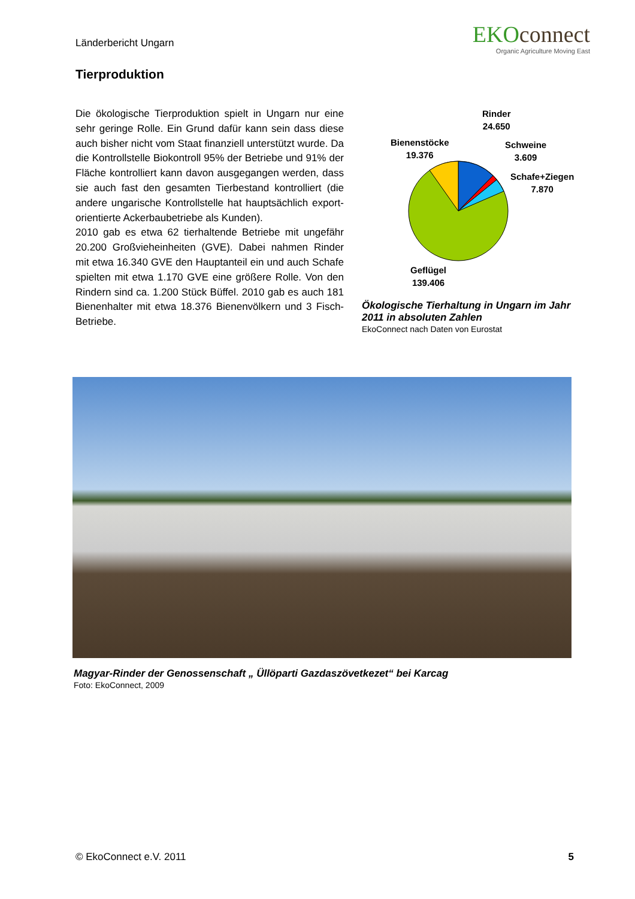Länderbericht Ungarn
EKOconnect
Organic Agriculture Moving East
Tierproduktion
Die ökologische Tierproduktion spielt in Ungarn nur eine sehr geringe Rolle. Ein Grund dafür kann sein dass diese auch bisher nicht vom Staat finanziell unterstützt wurde. Da die Kontrollstelle Biokontroll 95% der Betriebe und 91% der Fläche kontrolliert kann davon ausgegangen werden, dass sie auch fast den gesamten Tierbestand kontrolliert (die andere ungarische Kontrollstelle hat hauptsächlich export-orientierte Ackerbaubetriebe als Kunden).
2010 gab es etwa 62 tierhaltende Betriebe mit ungefähr 20.200 Großvieheinheiten (GVE). Dabei nahmen Rinder mit etwa 16.340 GVE den Hauptanteil ein und auch Schafe spielten mit etwa 1.170 GVE eine größere Rolle. Von den Rindern sind ca. 1.200 Stück Büffel. 2010 gab es auch 181 Bienenhalter mit etwa 18.376 Bienenvölkern und 3 Fisch-Betriebe.
Rinder
24.650
Bienenstöcke
19.376
Schweine
3.609
Schafe+Ziegen
7.870
Geflügel
139.406
Ökologische Tierhaltung in Ungarn im Jahr 2011 in absoluten Zahlen
EkoConnect nach Daten von Eurostat
Magyar-Rinder der Genossenschaft „ Üllöparti Gazdaszövetkezet“ bei Karcag
Foto: EkoConnect, 2009
© EkoConnect e.V. 2011 5